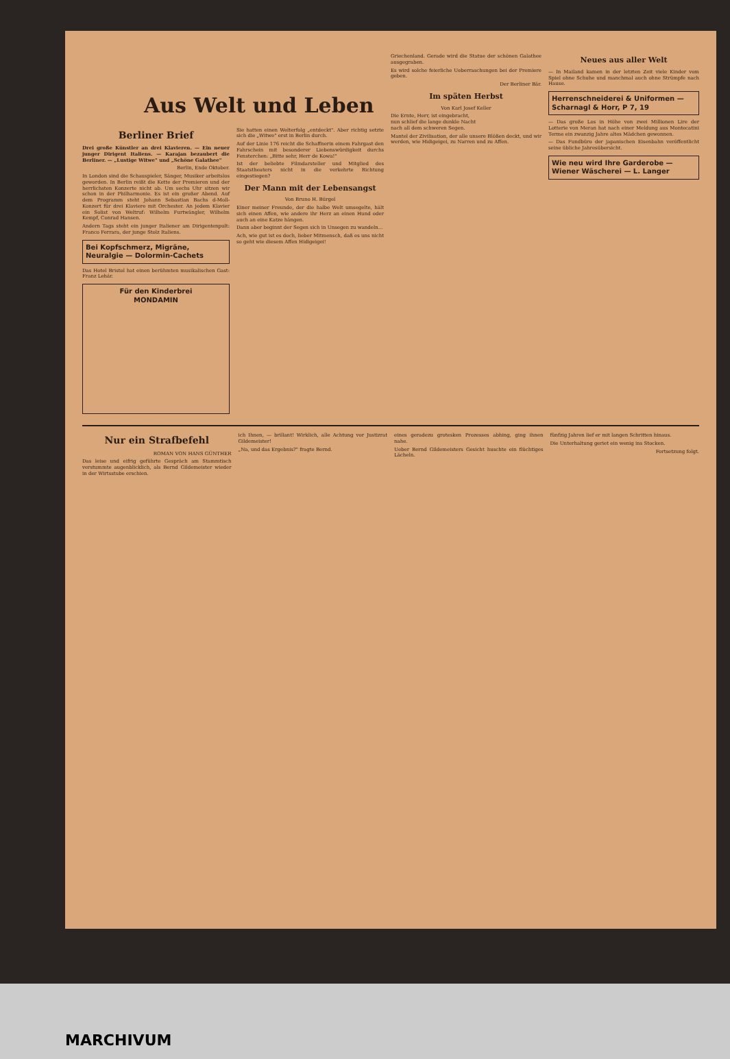Aus Welt und Leben
Berliner Brief
Drei große Künstler an drei Klavieren. — Ein neuer junger Dirigent Italiens. — Karajan bezaubert die Berliner. — „Lustige Witwe" und „Schöne Galathee"
Berlin, Ende Oktober.
In London sind die Schauspieler, Sänger, Musiker arbeitslos geworden. In Berlin reißt die Kette der Premieren und der herrlichsten Konzerte nicht ab. Um sechs Uhr sitzen wir schon in der Philharmonie. Es ist ein großer Abend. Auf dem Programm steht Johann Sebastian Bachs d-Moll-Konzert für drei Klaviere mit Orchester. An jedem Klavier ein Solist von Weltruf: Wilhelm Furtwängler, Wilhelm Kempf, Conrad Hansen.
Andern Tags steht ein junger Italiener am Dirigentenpult: Franco Ferrara, der junge Stolz Italiens.
Bei Kopfschmerz, Migräne, Neuralgie — Dolormin-Cachets
Das Hotel Bristol hat einen berühmten musikalischen Gast: Franz Lehár.
Für den Kinderbrei
MONDAMIN
Sie hatten einen Welterfolg „entdeckt". Aber richtig setzte sich die „Witwe" erst in Berlin durch.
Auf der Linie 176 reicht die Schaffnerin einem Fahrgast den Fahrschein mit besonderer Liebenswürdigkeit durchs Fensterchen: „Bitte sehr, Herr de Kowa!"
Ist der beliebte Filmdarsteller und Mitglied des Staatstheaters nicht in die verkehrte Richtung eingestiegen?
Der Mann mit der Lebensangst
Von Bruno H. Bürgel
Einer meiner Freunde, der die halbe Welt umsegelte, hält sich einen Affen, wie andere ihr Herz an einen Hund oder auch an eine Katze hängen.
Dann aber beginnt der Segen sich in Unsegen zu wandeln...
Ach, wie gut ist es doch, lieber Mitmensch, daß es uns nicht so geht wie diesem Affen Hidigeigei!
Griechenland. Gerade wird die Statue der schönen Galathee ausgegraben.
Es wird solche feierliche Ueberraschungen bei der Premiere geben.
Der Berliner Bär.
Im späten Herbst
Von Karl Josef Keller
Die Ernte, Herr, ist eingebracht,
nun schlief die lange dunkle Nacht
nach all dem schweren Segen.
Mantel der Zivilisation, der alle unsere Blößen deckt, und wir werden, wie Hidigeigei, zu Narren und zu Affen.
Neues aus aller Welt
— In Mailand kamen in der letzten Zeit viele Kinder vom Spiel ohne Schuhe und manchmal auch ohne Strümpfe nach Hause.
Herrenschneiderei & Uniformen — Scharnagl & Horr, P 7, 19
— Das große Los in Höhe von zwei Millionen Lire der Lotterie von Meran hat nach einer Meldung aus Montecatini Terme ein zwanzig Jahre altes Mädchen gewonnen.
— Das Fundbüro der japanischen Eisenbahn veröffentlicht seine übliche Jahresübersicht.
Wie neu wird Ihre Garderobe — Wiener Wäscherei — L. Langer
Nur ein Strafbefehl
ROMAN VON HANS GÜNTHER
Das leise und eifrig geführte Gespräch am Stammtisch verstummte augenblicklich, als Bernd Gildemeister wieder in der Wirtsstube erschien.
ich Ihnen, — brillant! Wirklich, alle Achtung vor Justizrat Gildemeister!
„Na, und das Ergebnis?" fragte Bernd.
eines geradezu grotesken Prozesses abhing, ging ihnen nahe.
Ueber Bernd Gildemeisters Gesicht huschte ein flüchtiges Lächeln.
fünfzig Jahren lief er mit langen Schritten hinaus.
Die Unterhaltung geriet ein wenig ins Stocken.
Fortsetzung folgt.
MARCHIVUM